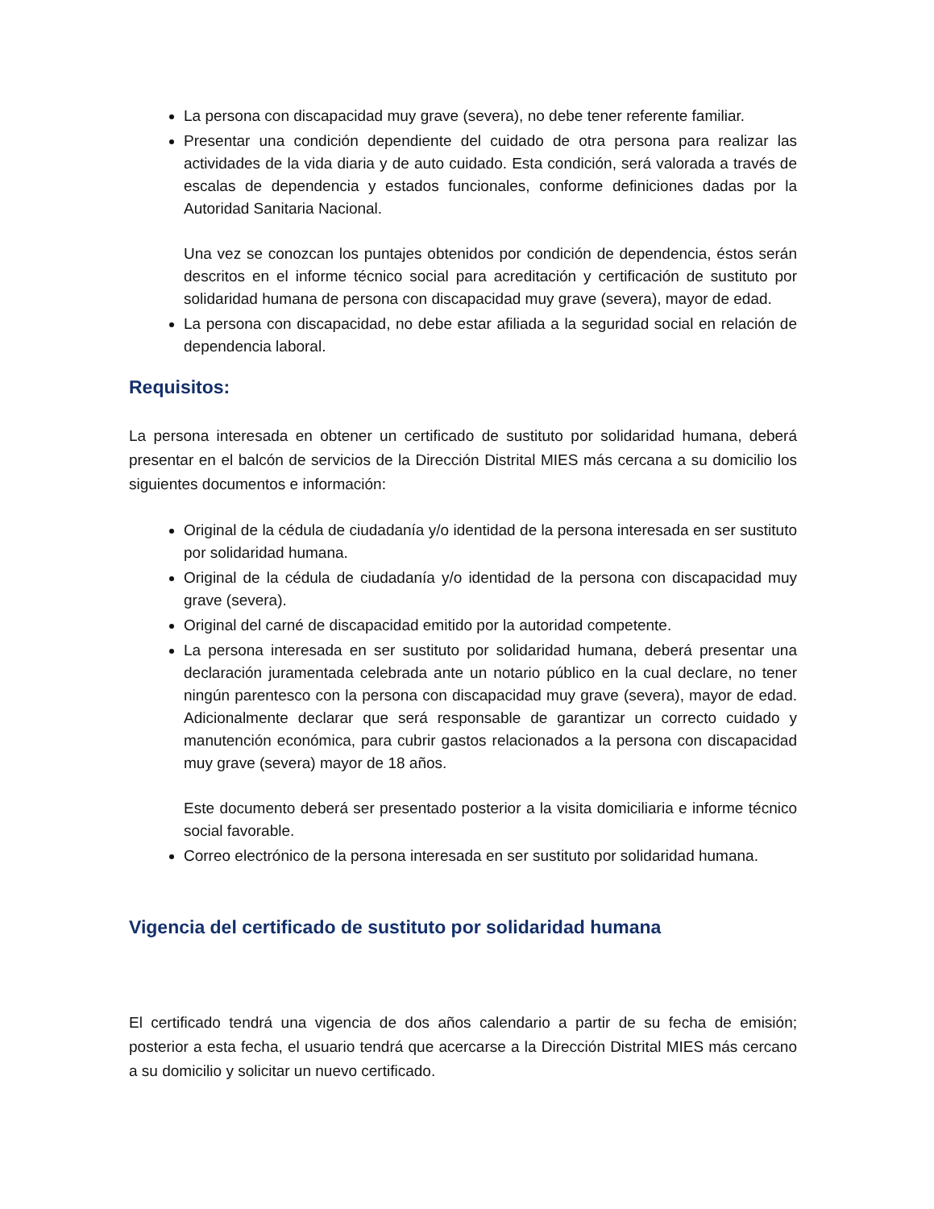La persona con discapacidad muy grave (severa), no debe tener referente familiar.
Presentar una condición dependiente del cuidado de otra persona para realizar las actividades de la vida diaria y de auto cuidado. Esta condición, será valorada a través de escalas de dependencia y estados funcionales, conforme definiciones dadas por la Autoridad Sanitaria Nacional.
Una vez se conozcan los puntajes obtenidos por condición de dependencia, éstos serán descritos en el informe técnico social para acreditación y certificación de sustituto por solidaridad humana de persona con discapacidad muy grave (severa), mayor de edad.
La persona con discapacidad, no debe estar afiliada a la seguridad social en relación de dependencia laboral.
Requisitos:
La persona interesada en obtener un certificado de sustituto por solidaridad humana, deberá presentar en el balcón de servicios de la Dirección Distrital MIES más cercana a su domicilio los siguientes documentos e información:
Original de la cédula de ciudadanía y/o identidad de la persona interesada en ser sustituto por solidaridad humana.
Original de la cédula de ciudadanía y/o identidad de la persona con discapacidad muy grave (severa).
Original del carné de discapacidad emitido por la autoridad competente.
La persona interesada en ser sustituto por solidaridad humana, deberá presentar una declaración juramentada celebrada ante un notario público en la cual declare, no tener ningún parentesco con la persona con discapacidad muy grave (severa), mayor de edad. Adicionalmente declarar que será responsable de garantizar un correcto cuidado y manutención económica, para cubrir gastos relacionados a la persona con discapacidad muy grave (severa) mayor de 18 años.
Este documento deberá ser presentado posterior a la visita domiciliaria e informe técnico social favorable.
Correo electrónico de la persona interesada en ser sustituto por solidaridad humana.
Vigencia del certificado de sustituto por solidaridad humana
El certificado tendrá una vigencia de dos años calendario a partir de su fecha de emisión; posterior a esta fecha, el usuario tendrá que acercarse a la Dirección Distrital MIES más cercano a su domicilio y solicitar un nuevo certificado.